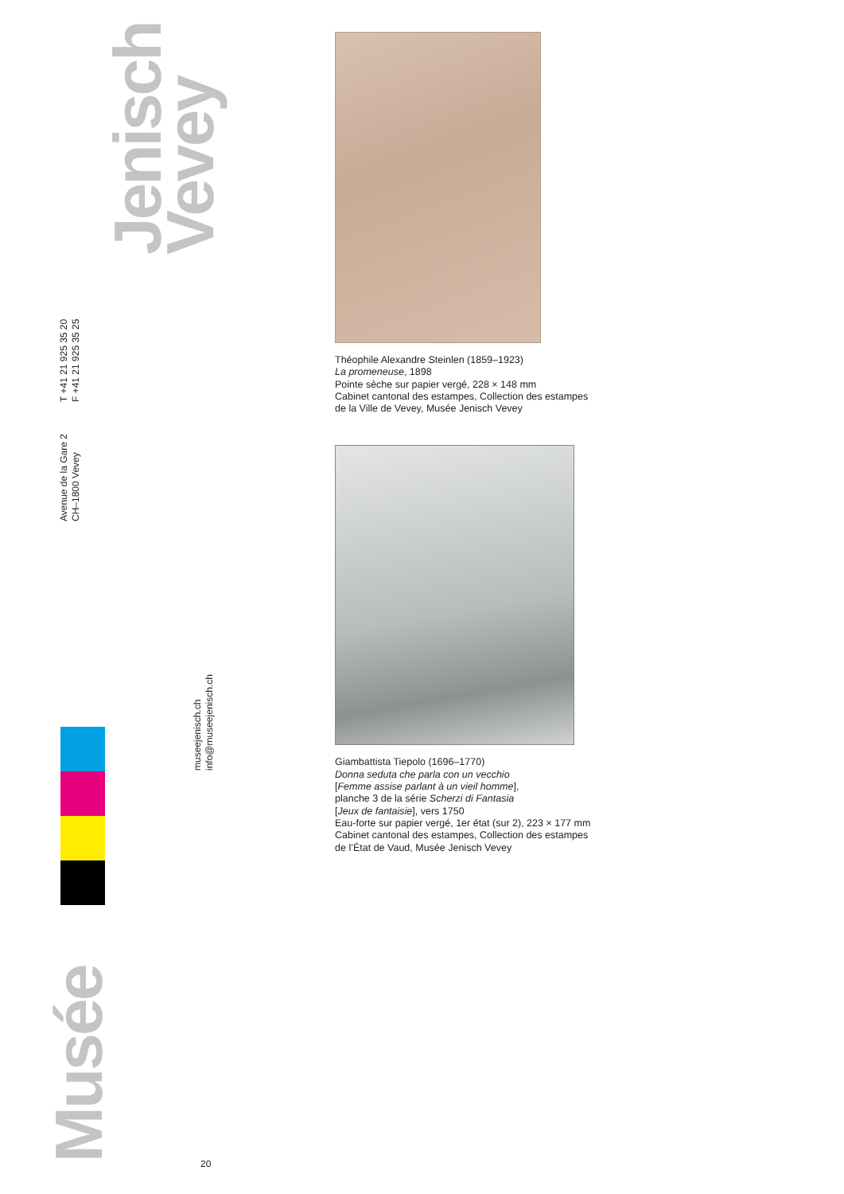Jenisch
Vevey
T +41 21 925 35 20
F +41 21 925 35 25
Avenue de la Gare 2
CH–1800 Vevey
museejenisch.ch
info@museejenisch.ch
Musée
20
Théophile Alexandre Steinlen (1859–1923)
La promeneuse, 1898
Pointe sèche sur papier vergé, 228 × 148 mm
Cabinet cantonal des estampes, Collection des estampes
de la Ville de Vevey, Musée Jenisch Vevey
Giambattista Tiepolo (1696–1770)
Donna seduta che parla con un vecchio
[Femme assise parlant à un vieil homme],
planche 3 de la série Scherzi di Fantasia
[Jeux de fantaisie], vers 1750
Eau-forte sur papier vergé, 1er état (sur 2), 223 × 177 mm
Cabinet cantonal des estampes, Collection des estampes
de l’État de Vaud, Musée Jenisch Vevey